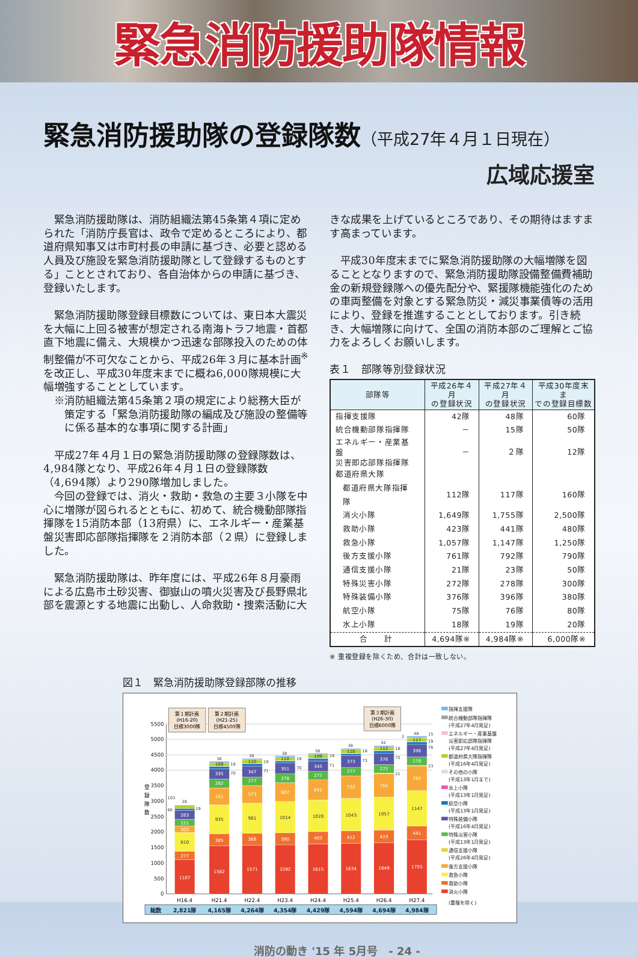緊急消防援助隊情報
緊急消防援助隊の登録隊数（平成27年４月１日現在）
広域応援室
緊急消防援助隊は、消防組織法第45条第４項に定められた「消防庁長官は、政令で定めるところにより、都道府県知事又は市町村長の申請に基づき、必要と認める人員及び施設を緊急消防援助隊として登録するものとする」こととされており、各自治体からの申請に基づき、登録いたします。
緊急消防援助隊登録目標数については、東日本大震災を大幅に上回る被害が想定される南海トラフ地震・首都直下地震に備え、大規模かつ迅速な部隊投入のための体制整備が不可欠なことから、平成26年３月に基本計画<sup>※</sup>を改正し、平成30年度末までに概ね6,000隊規模に大幅増強することとしています。
※消防組織法第45条第２項の規定により総務大臣が策定する「緊急消防援助隊の編成及び施設の整備等に係る基本的な事項に関する計画」
平成27年４月１日の緊急消防援助隊の登録隊数は、4,984隊となり、平成26年４月１日の登録隊数（4,694隊）より290隊増加しました。
今回の登録では、消火・救助・救急の主要３小隊を中心に増隊が図られるとともに、初めて、統合機動部隊指揮隊を15消防本部（13府県）に、エネルギー・産業基盤災害即応部隊指揮隊を２消防本部（２県）に登録しました。
緊急消防援助隊は、昨年度には、平成26年８月豪雨による広島市土砂災害、御嶽山の噴火災害及び長野県北部を震源とする地震に出動し、人命救助・捜索活動に大
きな成果を上げているところであり、その期待はますます高まっています。
平成30年度末までに緊急消防援助隊の大幅増隊を図ることとなりますので、緊急消防援助隊設備整備費補助金の新規登録隊への優先配分や、緊援隊機能強化のための車両整備を対象とする緊急防災・減災事業債等の活用により、登録を推進することとしております。引き続き、大幅増隊に向けて、全国の消防本部のご理解とご協力をよろしくお願いします。
表１　部隊等別登録状況
| 部隊等 | 平成26年４月 の登録状況 | 平成27年４月 の登録状況 | 平成30年度末ま での登録目標数 |
| --- | --- | --- | --- |
| 指揮支援隊 | 42隊 | 48隊 | 60隊 |
| 統合機動部隊指揮隊 | － | 15隊 | 50隊 |
| エネルギー・産業基盤 災害即応部隊指揮隊 | － | ２隊 | 12隊 |
| 都道府県大隊 | | | |
| 都道府県大隊指揮隊 | 112隊 | 117隊 | 160隊 |
| 消火小隊 | 1,649隊 | 1,755隊 | 2,500隊 |
| 救助小隊 | 423隊 | 441隊 | 480隊 |
| 救急小隊 | 1,057隊 | 1,147隊 | 1,250隊 |
| 後方支援小隊 | 761隊 | 792隊 | 790隊 |
| 通信支援小隊 | 21隊 | 23隊 | 50隊 |
| 特殊災害小隊 | 272隊 | 278隊 | 300隊 |
| 特殊装備小隊 | 376隊 | 396隊 | 380隊 |
| 航空小隊 | 75隊 | 76隊 | 80隊 |
| 水上小隊 | 18隊 | 19隊 | 20隊 |
| 合 計 | 4,694隊※ | 4,984隊※ | 6,000隊※ |
※ 重複登録を除くため、合計は一致しない。
図１　緊急消防援助隊登録部隊の推移
0
500
1000
1500
2000
2500
3000
3500
4000
4500
5000
5500
登
録
隊
数
第１期計画
(H16-20)
目標3000隊
第２期計画
(H21-25)
目標4500隊
第３期計画
(H26-30)
目標6000隊
1107
277
610
205
221
283
1562
385
935
551
282
335
108
1571
388
981
573
277
347
110
1592
390
1014
607
278
351
110
1615
403
1028
641
277
345
109
1634
412
1043
732
277
373
110
1649
423
1057
761
272
376
112
1755
441
1147
792
278
396
117
103
28
19
66
38
19
70
38
19
71
38
19
70
38
19
71
38
18
73
42
18
75
21
48
2
15
19
76
23
H16.4
H21.4
H22.4
H23.4
H24.4
H25.4
H26.4
H27.4
総数
2,821隊
4,165隊
4,264隊
4,354隊
4,429隊
4,594隊
4,694隊
4,984隊
指揮支援隊
統合機動部隊指揮隊
(平成27年4月発足)
エネルギー・産業基盤
災害即応部隊指揮隊
(平成27年4月発足)
都道府県大隊指揮隊
(平成16年4月発足)
その他の小隊
(平成13年1月まで)
水上小隊
(平成13年1月発足)
航空小隊
(平成13年1月発足)
特殊装備小隊
(平成16年4月発足)
特殊災害小隊
(平成13年1月発足)
通信支援小隊
(平成26年4月発足)
後方支援小隊
救急小隊
救助小隊
消火小隊
(重複を除く)
消防の動き '15 年 5月号　- 24 -